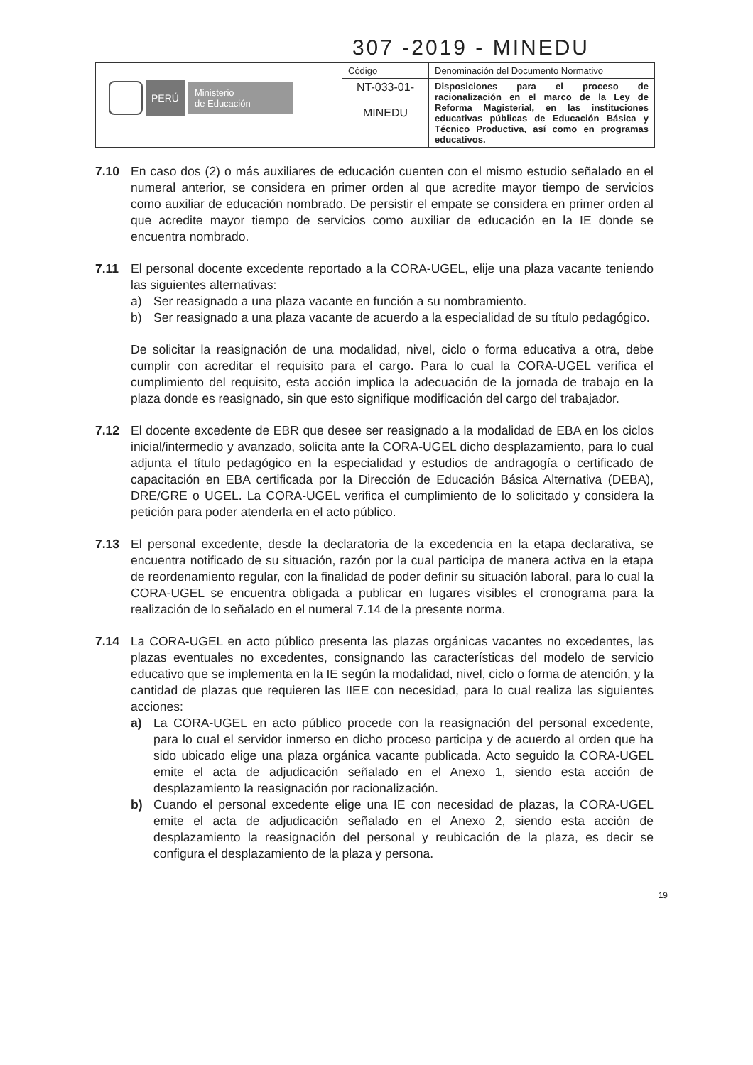307 -2019 - MINEDU
| PERÚ Ministerio de Educación | Código | Denominación del Documento Normativo |
| | NT-033-01- MINEDU | Disposiciones para el proceso de racionalización en el marco de la Ley de Reforma Magisterial, en las instituciones educativas públicas de Educación Básica y Técnico Productiva, así como en programas educativos. |
7.10 En caso dos (2) o más auxiliares de educación cuenten con el mismo estudio señalado en el numeral anterior, se considera en primer orden al que acredite mayor tiempo de servicios como auxiliar de educación nombrado. De persistir el empate se considera en primer orden al que acredite mayor tiempo de servicios como auxiliar de educación en la IE donde se encuentra nombrado.
7.11 El personal docente excedente reportado a la CORA-UGEL, elije una plaza vacante teniendo las siguientes alternativas:
a) Ser reasignado a una plaza vacante en función a su nombramiento.
b) Ser reasignado a una plaza vacante de acuerdo a la especialidad de su título pedagógico.
De solicitar la reasignación de una modalidad, nivel, ciclo o forma educativa a otra, debe cumplir con acreditar el requisito para el cargo. Para lo cual la CORA-UGEL verifica el cumplimiento del requisito, esta acción implica la adecuación de la jornada de trabajo en la plaza donde es reasignado, sin que esto signifique modificación del cargo del trabajador.
7.12 El docente excedente de EBR que desee ser reasignado a la modalidad de EBA en los ciclos inicial/intermedio y avanzado, solicita ante la CORA-UGEL dicho desplazamiento, para lo cual adjunta el título pedagógico en la especialidad y estudios de andragogía o certificado de capacitación en EBA certificada por la Dirección de Educación Básica Alternativa (DEBA), DRE/GRE o UGEL. La CORA-UGEL verifica el cumplimiento de lo solicitado y considera la petición para poder atenderla en el acto público.
7.13 El personal excedente, desde la declaratoria de la excedencia en la etapa declarativa, se encuentra notificado de su situación, razón por la cual participa de manera activa en la etapa de reordenamiento regular, con la finalidad de poder definir su situación laboral, para lo cual la CORA-UGEL se encuentra obligada a publicar en lugares visibles el cronograma para la realización de lo señalado en el numeral 7.14 de la presente norma.
7.14 La CORA-UGEL en acto público presenta las plazas orgánicas vacantes no excedentes, las plazas eventuales no excedentes, consignando las características del modelo de servicio educativo que se implementa en la IE según la modalidad, nivel, ciclo o forma de atención, y la cantidad de plazas que requieren las IIEE con necesidad, para lo cual realiza las siguientes acciones:
a) La CORA-UGEL en acto público procede con la reasignación del personal excedente, para lo cual el servidor inmerso en dicho proceso participa y de acuerdo al orden que ha sido ubicado elige una plaza orgánica vacante publicada. Acto seguido la CORA-UGEL emite el acta de adjudicación señalado en el Anexo 1, siendo esta acción de desplazamiento la reasignación por racionalización.
b) Cuando el personal excedente elige una IE con necesidad de plazas, la CORA-UGEL emite el acta de adjudicación señalado en el Anexo 2, siendo esta acción de desplazamiento la reasignación del personal y reubicación de la plaza, es decir se configura el desplazamiento de la plaza y persona.
19